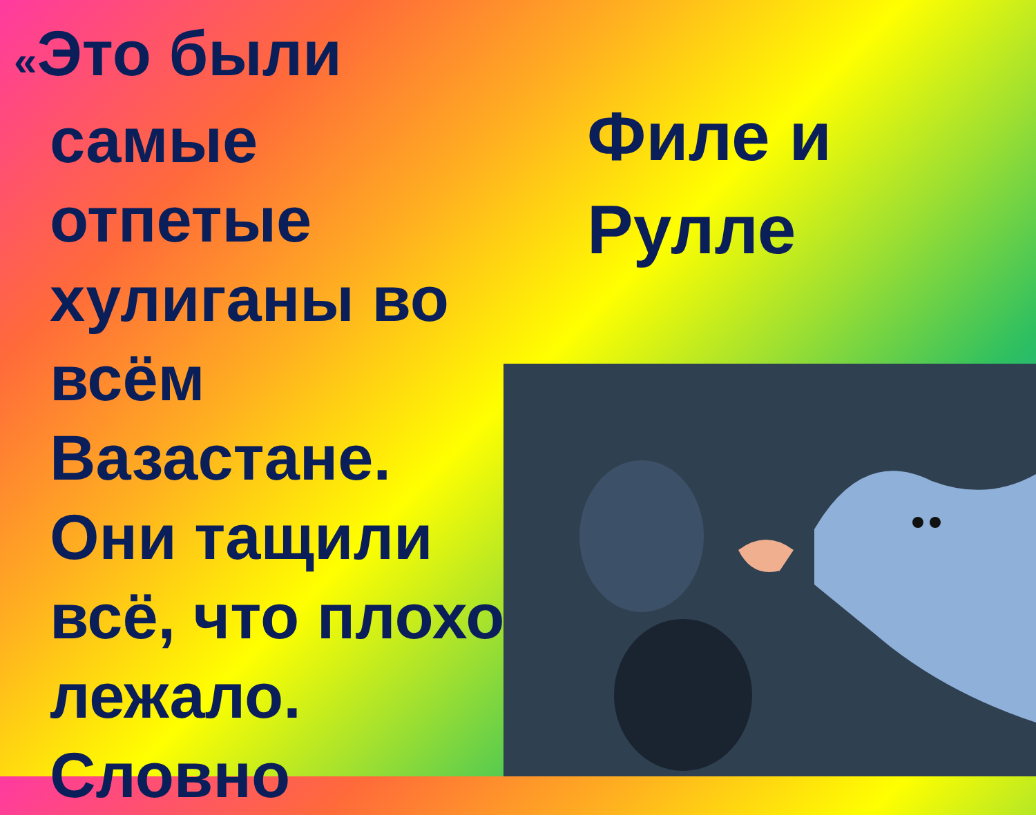«Это были
самые
отпетые
хулиганы во
всём
Вазастане.
Они тащили
всё, что плохо
лежало.
Словно
Филе и
Рулле